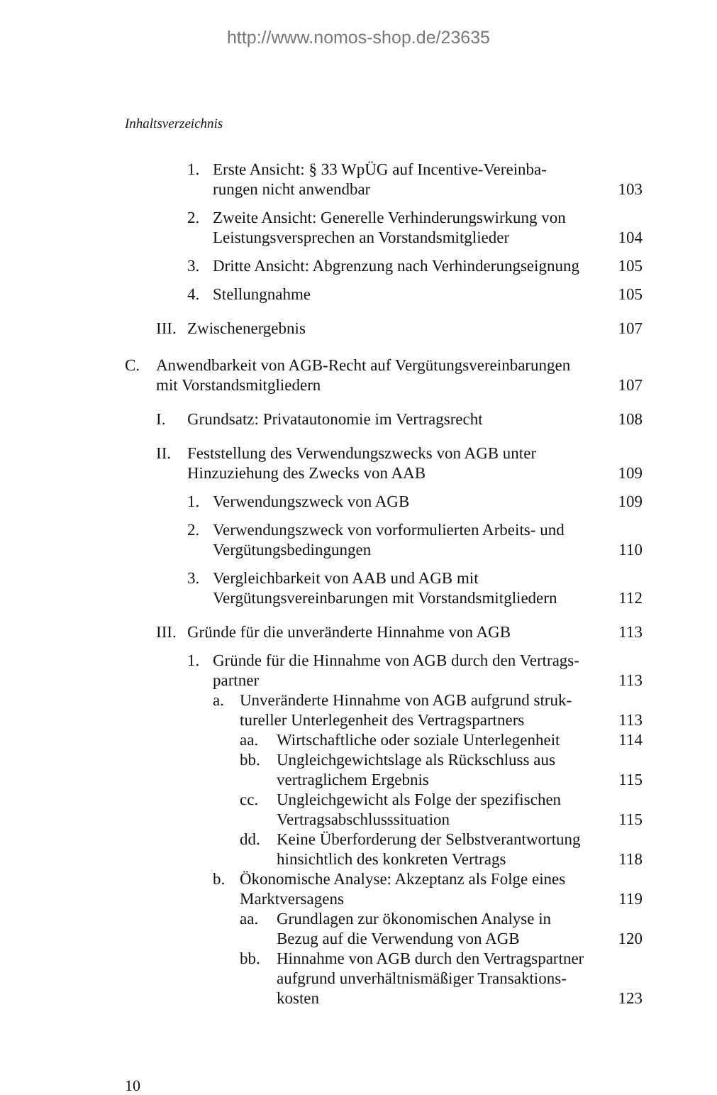http://www.nomos-shop.de/23635
Inhaltsverzeichnis
1. Erste Ansicht: § 33 WpÜG auf Incentive-Vereinba-
rungen nicht anwendbar 103
2. Zweite Ansicht: Generelle Verhinderungswirkung von
Leistungsversprechen an Vorstandsmitglieder 104
3. Dritte Ansicht: Abgrenzung nach Verhinderungseignung 105
4. Stellungnahme 105
III. Zwischenergebnis 107
C. Anwendbarkeit von AGB-Recht auf Vergütungsvereinbarungen
mit Vorstandsmitgliedern 107
I. Grundsatz: Privatautonomie im Vertragsrecht 108
II. Feststellung des Verwendungszwecks von AGB unter
Hinzuziehung des Zwecks von AAB 109
1. Verwendungszweck von AGB 109
2. Verwendungszweck von vorformulierten Arbeits- und
Vergütungsbedingungen 110
3. Vergleichbarkeit von AAB und AGB mit
Vergütungsvereinbarungen mit Vorstandsmitgliedern 112
III. Gründe für die unveränderte Hinnahme von AGB 113
1. Gründe für die Hinnahme von AGB durch den Vertrags-
partner 113
a. Unveränderte Hinnahme von AGB aufgrund struk-
tureller Unterlegenheit des Vertragspartners 113
aa. Wirtschaftliche oder soziale Unterlegenheit 114
bb. Ungleichgewichtslage als Rückschluss aus
vertraglichem Ergebnis 115
cc. Ungleichgewicht als Folge der spezifischen
Vertragsabschlusssituation 115
dd. Keine Überforderung der Selbstverantwortung
hinsichtlich des konkreten Vertrags 118
b. Ökonomische Analyse: Akzeptanz als Folge eines
Marktversagens 119
aa. Grundlagen zur ökonomischen Analyse in
Bezug auf die Verwendung von AGB 120
bb. Hinnahme von AGB durch den Vertragspartner
aufgrund unverhältnismäßiger Transaktions-
kosten 123
10